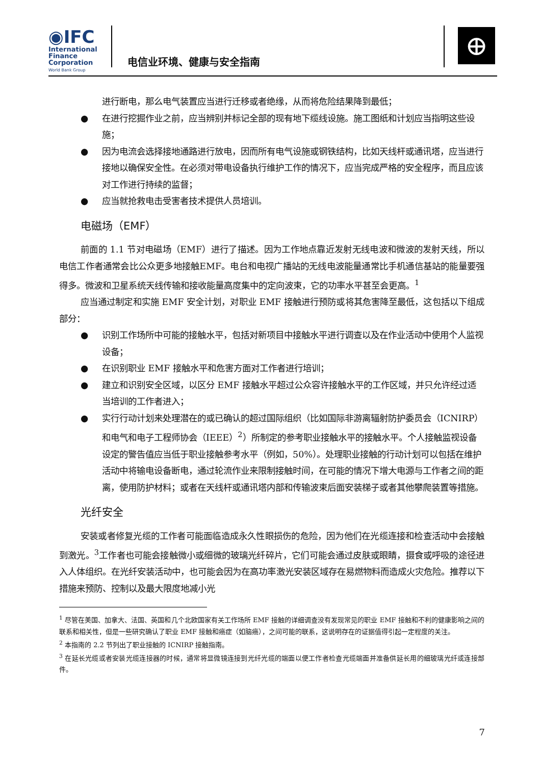◉IFC
International
Finance
Corporation
World Bank Group
电信业环境、健康与安全指南
⊕
进行断电，那么电气装置应当进行迁移或者绝缘，从而将危险结果降到最低；
● 在进行挖掘作业之前，应当辨别并标记全部的现有地下缆线设施。施工图纸和计划应当指明这些设施；
● 因为电流会选择接地通路进行放电，因而所有电气设施或钢铁结构，比如天线杆或通讯塔，应当进行接地以确保安全性。在必须对带电设备执行维护工作的情况下，应当完成严格的安全程序，而且应该对工作进行持续的监督；
● 应当就抢救电击受害者技术提供人员培训。
电磁场（EMF）
前面的 1.1 节对电磁场（EMF）进行了描述。因为工作地点靠近发射无线电波和微波的发射天线，所以电信工作者通常会比公众更多地接触EMF。电台和电视广播站的无线电波能量通常比手机通信基站的能量要强得多。微波和卫星系统天线传输和接收能量高度集中的定向波束，它的功率水平甚至会更高。<sup>1</sup>
应当通过制定和实施 EMF 安全计划，对职业 EMF 接触进行预防或将其危害降至最低，这包括以下组成部分：
● 识别工作场所中可能的接触水平，包括对新项目中接触水平进行调查以及在作业活动中使用个人监视设备；
● 在识别职业 EMF 接触水平和危害方面对工作者进行培训；
● 建立和识别安全区域，以区分 EMF 接触水平超过公众容许接触水平的工作区域，并只允许经过适当培训的工作者进入；
● 实行行动计划来处理潜在的或已确认的超过国际组织（比如国际非游离辐射防护委员会（ICNIRP）和电气和电子工程师协会（IEEE）<sup>2</sup>）所制定的参考职业接触水平的接触水平。个人接触监视设备设定的警告值应当低于职业接触参考水平（例如，50%）。处理职业接触的行动计划可以包括在维护活动中将输电设备断电，通过轮流作业来限制接触时间，在可能的情况下增大电源与工作者之间的距离，使用防护材料；或者在天线杆或通讯塔内部和传输波束后面安装梯子或者其他攀爬装置等措施。
光纤安全
安装或者修复光缆的工作者可能面临造成永久性眼损伤的危险，因为他们在光缆连接和检查活动中会接触到激光。<sup>3</sup>工作者也可能会接触微小或细微的玻璃光纤碎片，它们可能会通过皮肤或眼睛，摄食或呼吸的途径进入人体组织。在光纤安装活动中，也可能会因为在高功率激光安装区域存在易燃物料而造成火灾危险。推荐以下措施来预防、控制以及最大限度地减小光
<sup>1</sup> 尽管在美国、加拿大、法国、英国和几个北欧国家有关工作场所 EMF 接触的详细调查没有发现常见的职业 EMF 接触和不利的健康影响之间的联系和相关性，但是一些研究确认了职业 EMF 接触和癌症（如脑癌），之间可能的联系，这说明存在的证据值得引起一定程度的关注。
<sup>2</sup> 本指南的 2.2 节列出了职业接触的 ICNIRP 接触指南。
<sup>3</sup> 在延长光缆或者安装光缆连接器的时候，通常将显微镜连接到光纤光缆的端面以便工作者检查光缆端面并准备供延长用的细玻璃光纤或连接部件。
7